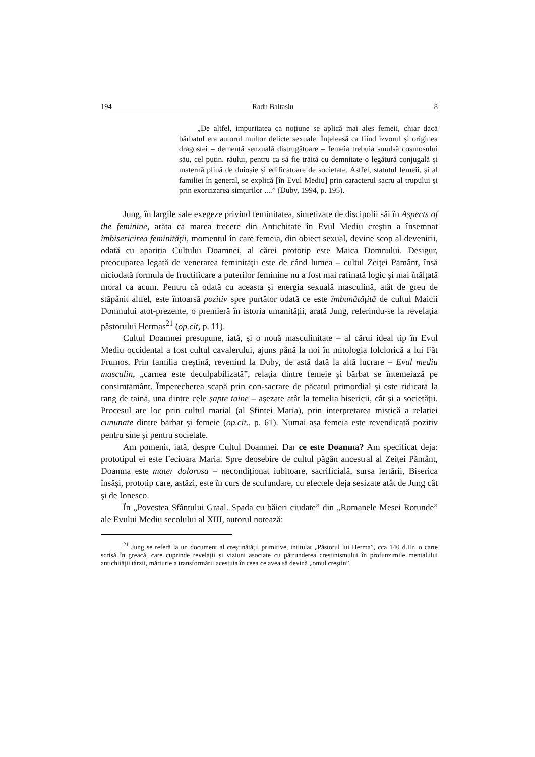194 Radu Baltasiu 8
„De altfel, impuritatea ca noțiune se aplică mai ales femeii, chiar dacă bărbatul era autorul multor delicte sexuale. Înțeleasă ca fiind izvorul și originea dragostei – demență senzuală distrugătoare – femeia trebuia smulsă cosmosului său, cel puțin, răului, pentru ca să fie trăită cu demnitate o legătură conjugală și maternă plină de duioșie și edificatoare de societate. Astfel, statutul femeii, și al familiei în general, se explică [în Evul Mediu] prin caracterul sacru al trupului și prin exorcizarea simțurilor ....” (Duby, 1994, p. 195).
Jung, în largile sale exegeze privind feminitatea, sintetizate de discipolii săi în Aspects of the feminine, arăta că marea trecere din Antichitate în Evul Mediu creștin a însemnat îmbisericirea feminității, momentul în care femeia, din obiect sexual, devine scop al devenirii, odată cu apariția Cultului Doamnei, al cărei prototip este Maica Domnului. Desigur, preocuparea legată de venerarea feminității este de când lumea – cultul Zeiței Pământ, însă niciodată formula de fructificare a puterilor feminine nu a fost mai rafinată logic și mai înălțată moral ca acum. Pentru că odată cu aceasta și energia sexuală masculină, atât de greu de stăpânit altfel, este întoarsă pozitiv spre purtător odată ce este îmbunătățită de cultul Maicii Domnului atot-prezente, o premieră în istoria umanității, arată Jung, referindu-se la revelația păstorului Hermas<sup>21</sup> (op.cit, p. 11).
Cultul Doamnei presupune, iată, și o nouă masculinitate – al cărui ideal tip în Evul Mediu occidental a fost cultul cavalerului, ajuns până la noi în mitologia folclorică a lui Făt Frumos. Prin familia creștină, revenind la Duby, de astă dată la altă lucrare – Evul mediu masculin, „carnea este deculpabilizată”, relația dintre femeie și bărbat se întemeiază pe consimțământ. Împerecherea scapă prin con-sacrare de păcatul primordial și este ridicată la rang de taină, una dintre cele șapte taine – așezate atât la temelia bisericii, cât și a societății. Procesul are loc prin cultul marial (al Sfintei Maria), prin interpretarea mistică a relației cununate dintre bărbat și femeie (op.cit., p. 61). Numai așa femeia este revendicată pozitiv pentru sine și pentru societate.
Am pomenit, iată, despre Cultul Doamnei. Dar ce este Doamna? Am specificat deja: prototipul ei este Fecioara Maria. Spre deosebire de cultul păgân ancestral al Zeiței Pământ, Doamna este mater dolorosa – necondiționat iubitoare, sacrificială, sursa iertării, Biserica însăși, prototip care, astăzi, este în curs de scufundare, cu efectele deja sesizate atât de Jung cât și de Ionesco.
În „Povestea Sfântului Graal. Spada cu băieri ciudate” din „Romanele Mesei Rotunde” ale Evului Mediu secolului al XIII, autorul notează:
<sup>21</sup> Jung se referă la un document al creștinătății primitive, intitulat „Păstorul lui Herma”, cca 140 d.Hr, o carte scrisă în greacă, care cuprinde revelații și viziuni asociate cu pătrunderea creștinismului în profunzimile mentalului antichității târzii, mărturie a transformării acestuia în ceea ce avea să devină „omul creștin”.